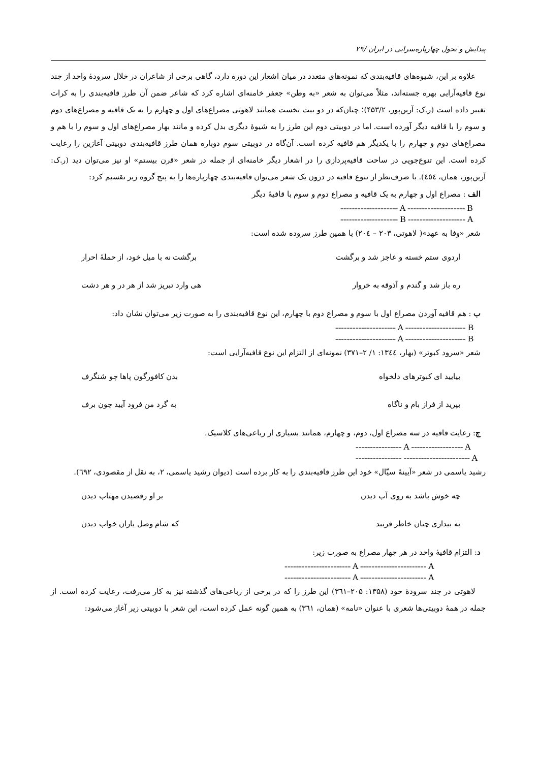پیدایش و تحول چهارپاره‌سرایی در ایران /۲۹
علاوه بر این، شیوه‌های قافیه‌بندی که نمونه‌های متعدد در میان اشعار این دوره دارد، گاهی برخی از شاعران در خلال سرودهٔ واحد از چند نوع قافیه‌آرایی بهره جسته‌اند، مثلاً می‌توان به شعر «به وطن» جعفر خامنه‌ای اشاره کرد که شاعر ضمن آن طرز قافیه‌بندی را به کرات تغییر داده است (ر.ک: آرین‌پور، ۴۵۳/۲)؛ چنان‌که در دو بیت نخست همانند لاهوتی مصراع‌های اول و چهارم را به یک قافیه و مصراع‌های دوم و سوم را با قافیه دیگر آورده است. اما در دوبیتی دوم این طرز را به شیوهٔ دیگری بدل کرده و مانند بهار مصراع‌های اول و سوم را با هم و مصراع‌های دوم و چهارم را با یکدیگر هم قافیه کرده است. آن‌گاه در دوبیتی سوم دوباره همان طرز قافیه‌بندی دوبیتی آغازین را رعایت کرده است. این تنوع‌جویی در ساحت قافیه‌پردازی را در اشعار دیگر خامنه‌ای از جمله در شعر «قرن بیستم» او نیز می‌توان دید (ر.ک: آرین‌پور، همان، ٤٥٤). با صرف‌نظر از تنوع قافیه در درون یک شعر می‌توان قافیه‌بندی چهارپاره‌ها را به پنج گروه زیر تقسیم کرد:
الف : مصراع اول و چهارم به یک قافیه و مصراع دوم و سوم با قافیهٔ دیگر
-------------------- A -------------------- B
-------------------- B -------------------- A
شعر «وفا به عهد»( لاهوتی، ۲۰۳ – ۲۰٤) با همین طرز سروده شده است:
اردوی ستم خسته و عاجز شد و برگشت برگشت نه با میل خود، از حملهٔ احرار
ره باز شد و گندم و آذوقه به خروار هی وارد تبریز شد از هر در و هر دشت
ب : هم قافیه آوردن مصراع اول با سوم و مصراع دوم با چهارم، این نوع قافیه‌بندی را به صورت زیر می‌توان نشان داد:
--------------------- A --------------------- B
--------------------- A --------------------- B
شعر «سرود کبوتر» (بهار، ۱۳٤٤: ۱/ ۲–۳۷۱) نمونه‌ای از التزام این نوع قافیه‌آرایی است:
بیایید ای کبوترهای دلخواه بدن کافورگون پاها چو شنگرف
بپرید از فراز بام و ناگاه به گرد من فرود آیید چون برف
ج: رعایت قافیه در سه مصراع اول، دوم، و چهارم، همانند بسیاری از رباعی‌های کلاسیک.
---------------- A ------------------ A
---------------- ----------------------- A
رشید یاسمی در شعر «آیینهٔ سیّال» خود این طرز قافیه‌بندی را به کار برده است (دیوان رشید یاسمی، ۲، به نقل از مقصودی، ٦۹۲).
چه خوش باشد به روی آب دیدن بر او رقصیدن مهتاب دیدن
به بیداری چنان خاطر فریبد که شام وصل یاران خواب دیدن
د: التزام قافیهٔ واحد در هر چهار مصراع به صورت زیر:
----------------------- A ----------------------- A
----------------------- A ----------------------- A
لاهوتی در چند سرودهٔ خود (۱۳۵۸: ۲۰۵–۳٦۱) این طرز را که در برخی از رباعی‌های گذشته نیز به کار می‌رفت، رعایت کرده است. از جمله در همهٔ دوبیتی‌ها شعری با عنوان «نامه» (همان، ۳٦۱) به همین گونه عمل کرده است، این شعر با دوبیتی زیر آغاز می‌شود: